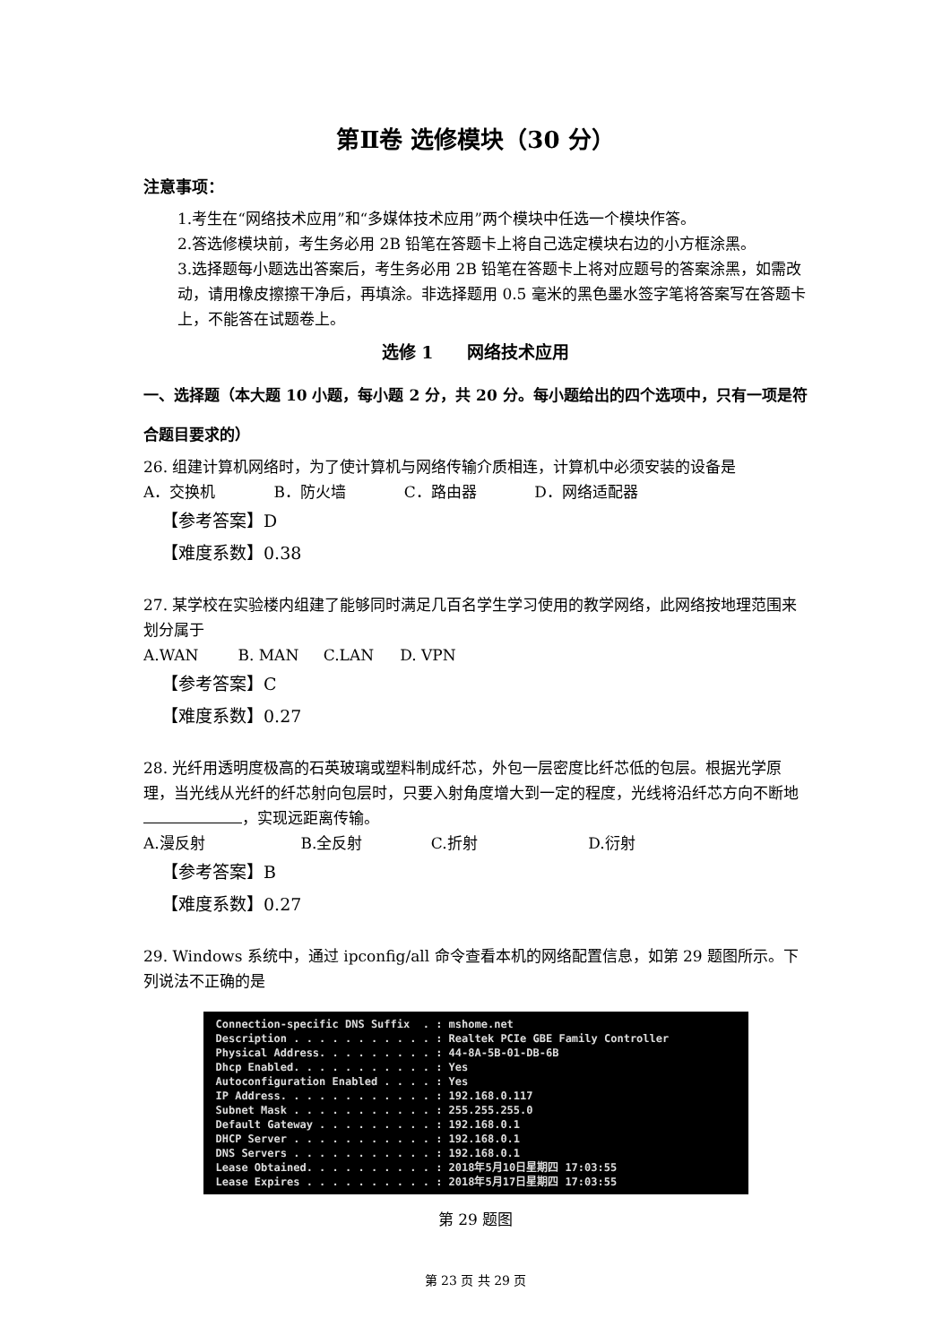第Ⅱ卷 选修模块（30 分）
注意事项：
1.考生在“网络技术应用”和“多媒体技术应用”两个模块中任选一个模块作答。
2.答选修模块前，考生务必用 2B 铅笔在答题卡上将自己选定模块右边的小方框涂黑。
3.选择题每小题选出答案后，考生务必用 2B 铅笔在答题卡上将对应题号的答案涂黑，如需改动，请用橡皮擦擦干净后，再填涂。非选择题用 0.5 毫米的黑色墨水签字笔将答案写在答题卡上，不能答在试题卷上。
选修 1　　网络技术应用
一、选择题（本大题 10 小题，每小题 2 分，共 20 分。每小题给出的四个选项中，只有一项是符合题目要求的）
26. 组建计算机网络时，为了使计算机与网络传输介质相连，计算机中必须安装的设备是
A．交换机 B．防火墙 C．路由器 D．网络适配器
【参考答案】D
【难度系数】0.38
27. 某学校在实验楼内组建了能够同时满足几百名学生学习使用的教学网络，此网络按地理范围来划分属于
A.WAN B. MAN C.LAN D. VPN
【参考答案】C
【难度系数】0.27
28. 光纤用透明度极高的石英玻璃或塑料制成纤芯，外包一层密度比纤芯低的包层。根据光学原理，当光线从光纤的纤芯射向包层时，只要入射角度增大到一定的程度，光线将沿纤芯方向不断地 ，实现远距离传输。
A.漫反射 B.全反射 C.折射 D.衍射
【参考答案】B
【难度系数】0.27
29. Windows 系统中，通过 ipconfig/all 命令查看本机的网络配置信息，如第 29 题图所示。下列说法不正确的是
Connection-specific DNS Suffix . : mshome.net Description . . . . . . . . . . . : Realtek PCIe GBE Family Controller Physical Address. . . . . . . . . : 44-8A-5B-01-DB-6B Dhcp Enabled. . . . . . . . . . . : Yes Autoconfiguration Enabled . . . . : Yes IP Address. . . . . . . . . . . . : 192.168.0.117 Subnet Mask . . . . . . . . . . . : 255.255.255.0 Default Gateway . . . . . . . . . : 192.168.0.1 DHCP Server . . . . . . . . . . . : 192.168.0.1 DNS Servers . . . . . . . . . . . : 192.168.0.1 Lease Obtained. . . . . . . . . . : 2018年5月10日星期四 17:03:55 Lease Expires . . . . . . . . . . : 2018年5月17日星期四 17:03:55
第 29 题图
第 23 页 共 29 页